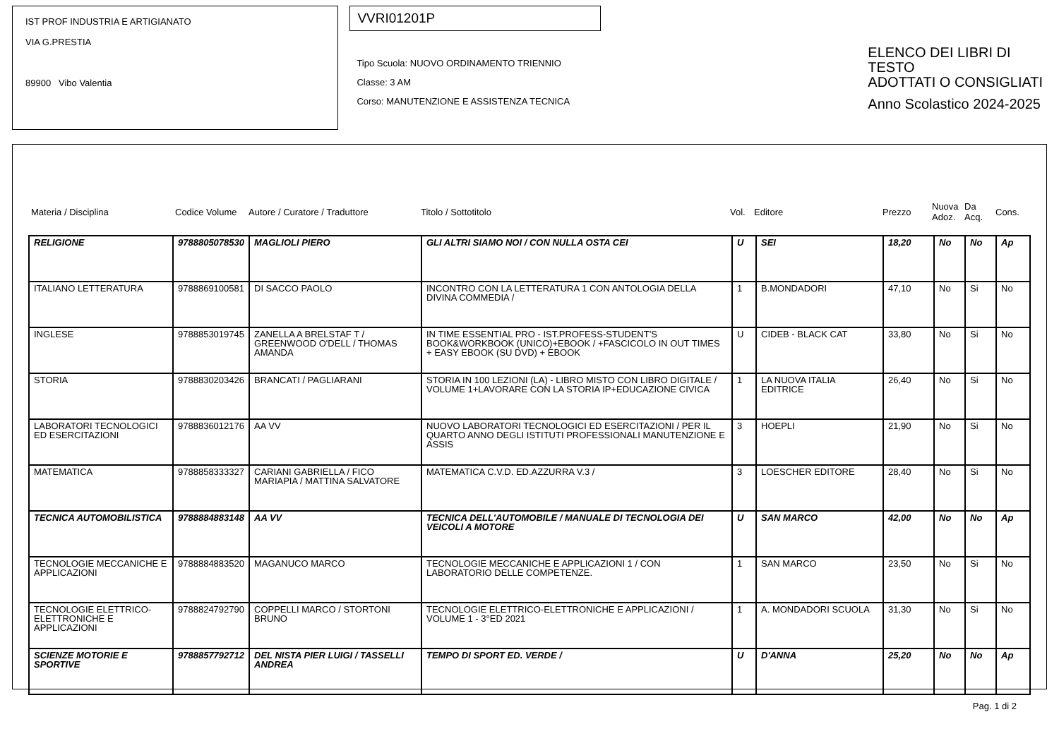IST PROF INDUSTRIA E ARTIGIANATO
VIA G.PRESTIA
89900 Vibo Valentia
VVRI01201P
Tipo Scuola: NUOVO ORDINAMENTO TRIENNIO
Classe: 3 AM
Corso: MANUTENZIONE E ASSISTENZA TECNICA
ELENCO DEI LIBRI DI TESTO
ADOTTATI O CONSIGLIATI
Anno Scolastico 2024-2025
| Materia / Disciplina | Codice Volume | Autore / Curatore / Traduttore | Titolo / Sottotitolo | Vol. | Editore | Prezzo | Nuova Adoz. | Da Acq. | Cons. |
| --- | --- | --- | --- | --- | --- | --- | --- | --- | --- |
| RELIGIONE | 9788805078530 | MAGLIOLI PIERO | GLI ALTRI SIAMO NOI / CON NULLA OSTA CEI | U | SEI | 18,20 | No | No | Ap |
| ITALIANO LETTERATURA | 9788869100581 | DI SACCO PAOLO | INCONTRO CON LA LETTERATURA 1 CON ANTOLOGIA DELLA DIVINA COMMEDIA / | 1 | B.MONDADORI | 47,10 | No | Si | No |
| INGLESE | 9788853019745 | ZANELLA A BRELSTAF T / GREENWOOD O'DELL / THOMAS AMANDA | IN TIME ESSENTIAL PRO - IST.PROFESS-STUDENT'S BOOK&WORKBOOK (UNICO)+EBOOK / +FASCICOLO IN OUT TIMES + EASY EBOOK (SU DVD) + EBOOK | U | CIDEB - BLACK CAT | 33,80 | No | Si | No |
| STORIA | 9788830203426 | BRANCATI / PAGLIARANI | STORIA IN 100 LEZIONI (LA) - LIBRO MISTO CON LIBRO DIGITALE / VOLUME 1+LAVORARE CON LA STORIA IP+EDUCAZIONE CIVICA | 1 | LA NUOVA ITALIA EDITRICE | 26,40 | No | Si | No |
| LABORATORI TECNOLOGICI ED ESERCITAZIONI | 9788836012176 | AA VV | NUOVO LABORATORI TECNOLOGICI ED ESERCITAZIONI / PER IL QUARTO ANNO DEGLI ISTITUTI PROFESSIONALI MANUTENZIONE E ASSIS | 3 | HOEPLI | 21,90 | No | Si | No |
| MATEMATICA | 9788858333327 | CARIANI GABRIELLA / FICO MARIAPIA / MATTINA SALVATORE | MATEMATICA C.V.D. ED.AZZURRA V.3 / | 3 | LOESCHER EDITORE | 28,40 | No | Si | No |
| TECNICA AUTOMOBILISTICA | 9788884883148 | AA VV | TECNICA DELL'AUTOMOBILE / MANUALE DI TECNOLOGIA DEI VEICOLI A MOTORE | U | SAN MARCO | 42,00 | No | No | Ap |
| TECNOLOGIE MECCANICHE E APPLICAZIONI | 9788884883520 | MAGANUCO MARCO | TECNOLOGIE MECCANICHE E APPLICAZIONI 1 / CON LABORATORIO DELLE COMPETENZE. | 1 | SAN MARCO | 23,50 | No | Si | No |
| TECNOLOGIE ELETTRICO-ELETTRONICHE E APPLICAZIONI | 9788824792790 | COPPELLI MARCO / STORTONI BRUNO | TECNOLOGIE ELETTRICO-ELETTRONICHE E APPLICAZIONI / VOLUME 1 - 3°ED 2021 | 1 | A. MONDADORI SCUOLA | 31,30 | No | Si | No |
| SCIENZE MOTORIE E SPORTIVE | 9788857792712 | DEL NISTA PIER LUIGI / TASSELLI ANDREA | TEMPO DI SPORT ED. VERDE / | U | D'ANNA | 25,20 | No | No | Ap |
Pag. 1 di 2